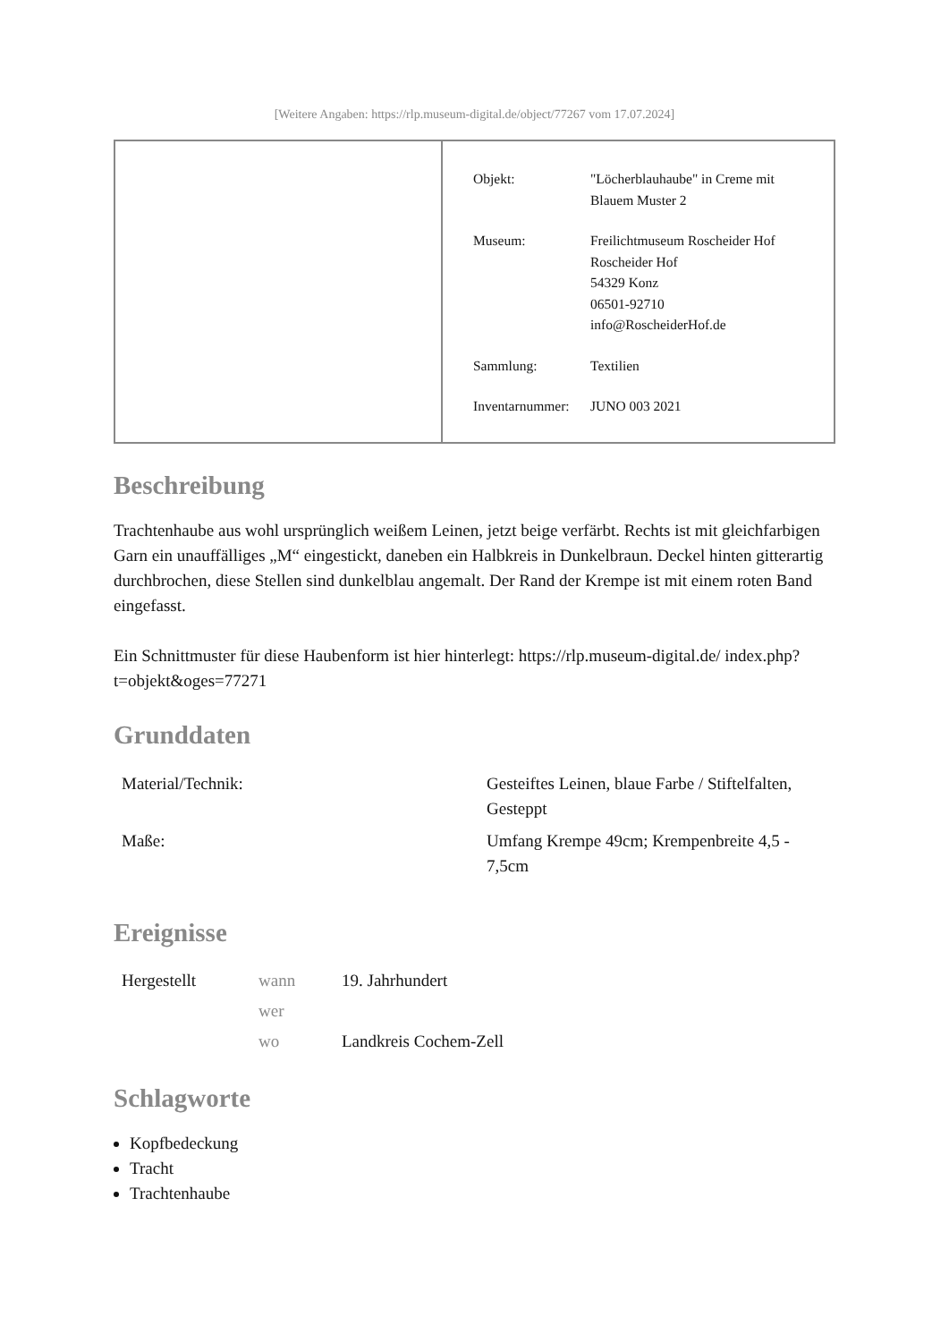[Weitere Angaben: https://rlp.museum-digital.de/object/77267 vom 17.07.2024]
| Objekt: | "Löcherblauhaube" in Creme mit Blauem Muster 2 |
| Museum: | Freilichtmuseum Roscheider Hof Roscheider Hof 54329 Konz 06501-92710 info@RoscheiderHof.de |
| Sammlung: | Textilien |
| Inventarnummer: | JUNO 003 2021 |
Beschreibung
Trachtenhaube aus wohl ursprünglich weißem Leinen, jetzt beige verfärbt. Rechts ist mit gleichfarbigen Garn ein unauffälliges „M“ eingestickt, daneben ein Halbkreis in Dunkelbraun. Deckel hinten gitterartig durchbrochen, diese Stellen sind dunkelblau angemalt. Der Rand der Krempe ist mit einem roten Band eingefasst.
Ein Schnittmuster für diese Haubenform ist hier hinterlegt: https://rlp.museum-digital.de/ index.php?t=objekt&oges=77271
Grunddaten
| Material/Technik: | Gesteiftes Leinen, blaue Farbe / Stiftelfalten, Gesteppt |
| Maße: | Umfang Krempe 49cm; Krempenbreite 4,5 - 7,5cm |
Ereignisse
| Hergestellt | wann | 19. Jahrhundert |
| | wer | |
| | wo | Landkreis Cochem-Zell |
Schlagworte
Kopfbedeckung
Tracht
Trachtenhaube